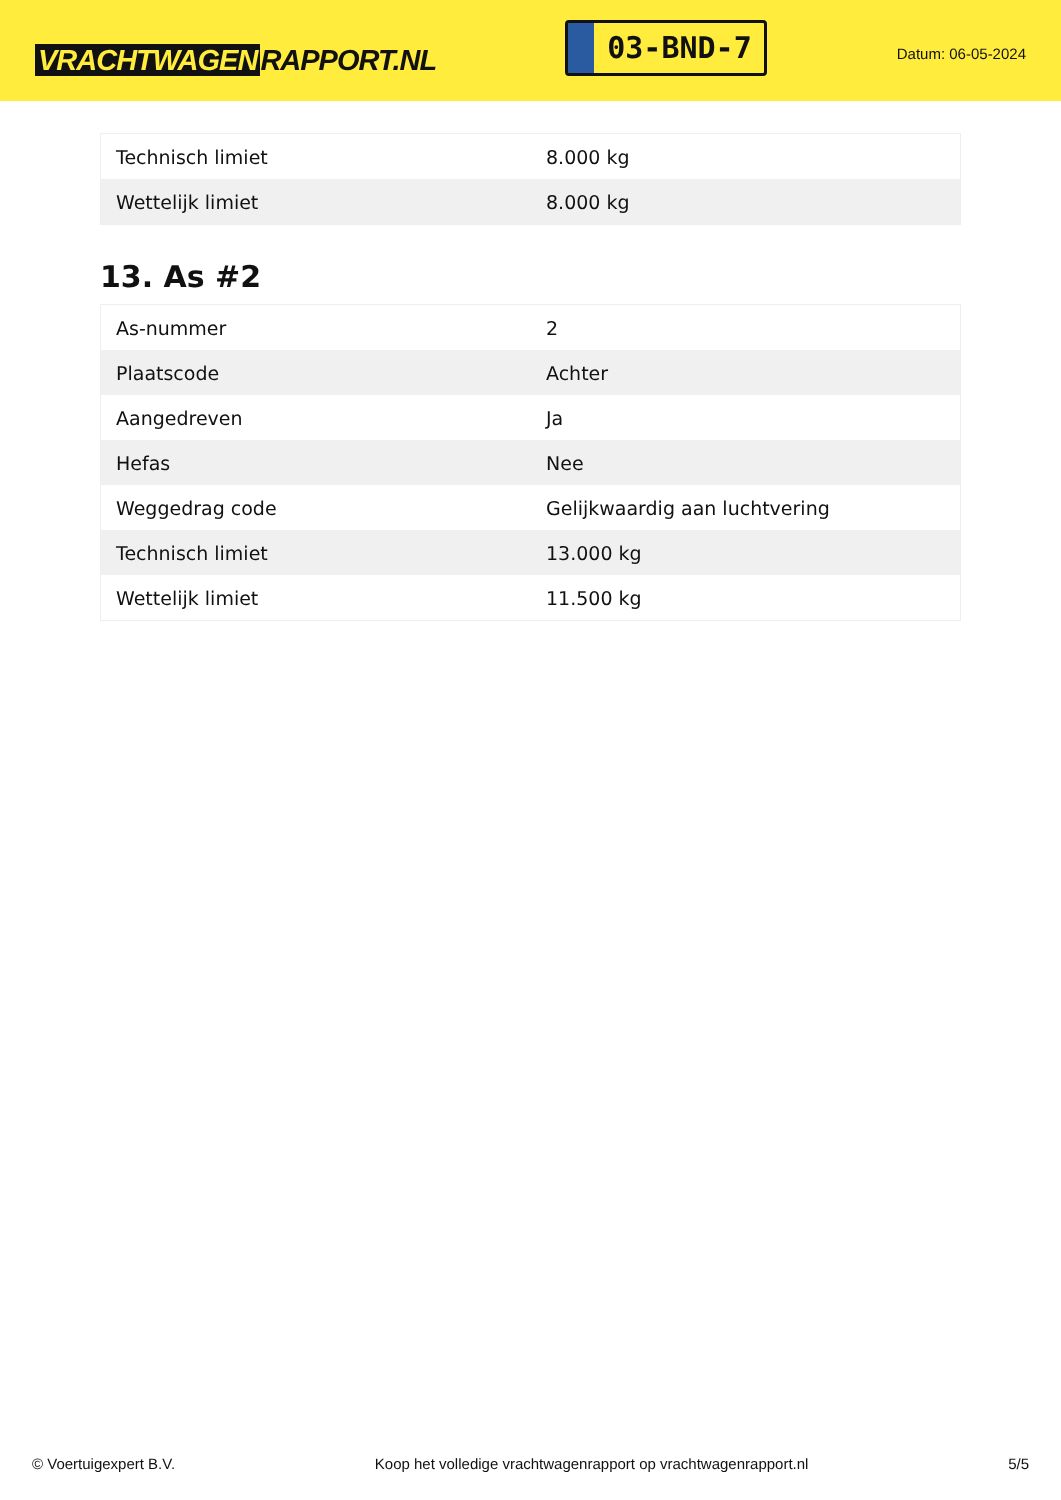VRACHTWAGEN RAPPORT.NL
03-BND-7
Datum: 06-05-2024
| Technisch limiet | 8.000 kg |
| Wettelijk limiet | 8.000 kg |
13. As #2
| As-nummer | 2 |
| Plaatscode | Achter |
| Aangedreven | Ja |
| Hefas | Nee |
| Weggedrag code | Gelijkwaardig aan luchtvering |
| Technisch limiet | 13.000 kg |
| Wettelijk limiet | 11.500 kg |
© Voertuigexpert B.V. Koop het volledige vrachtwagenrapport op vrachtwagenrapport.nl 5/5